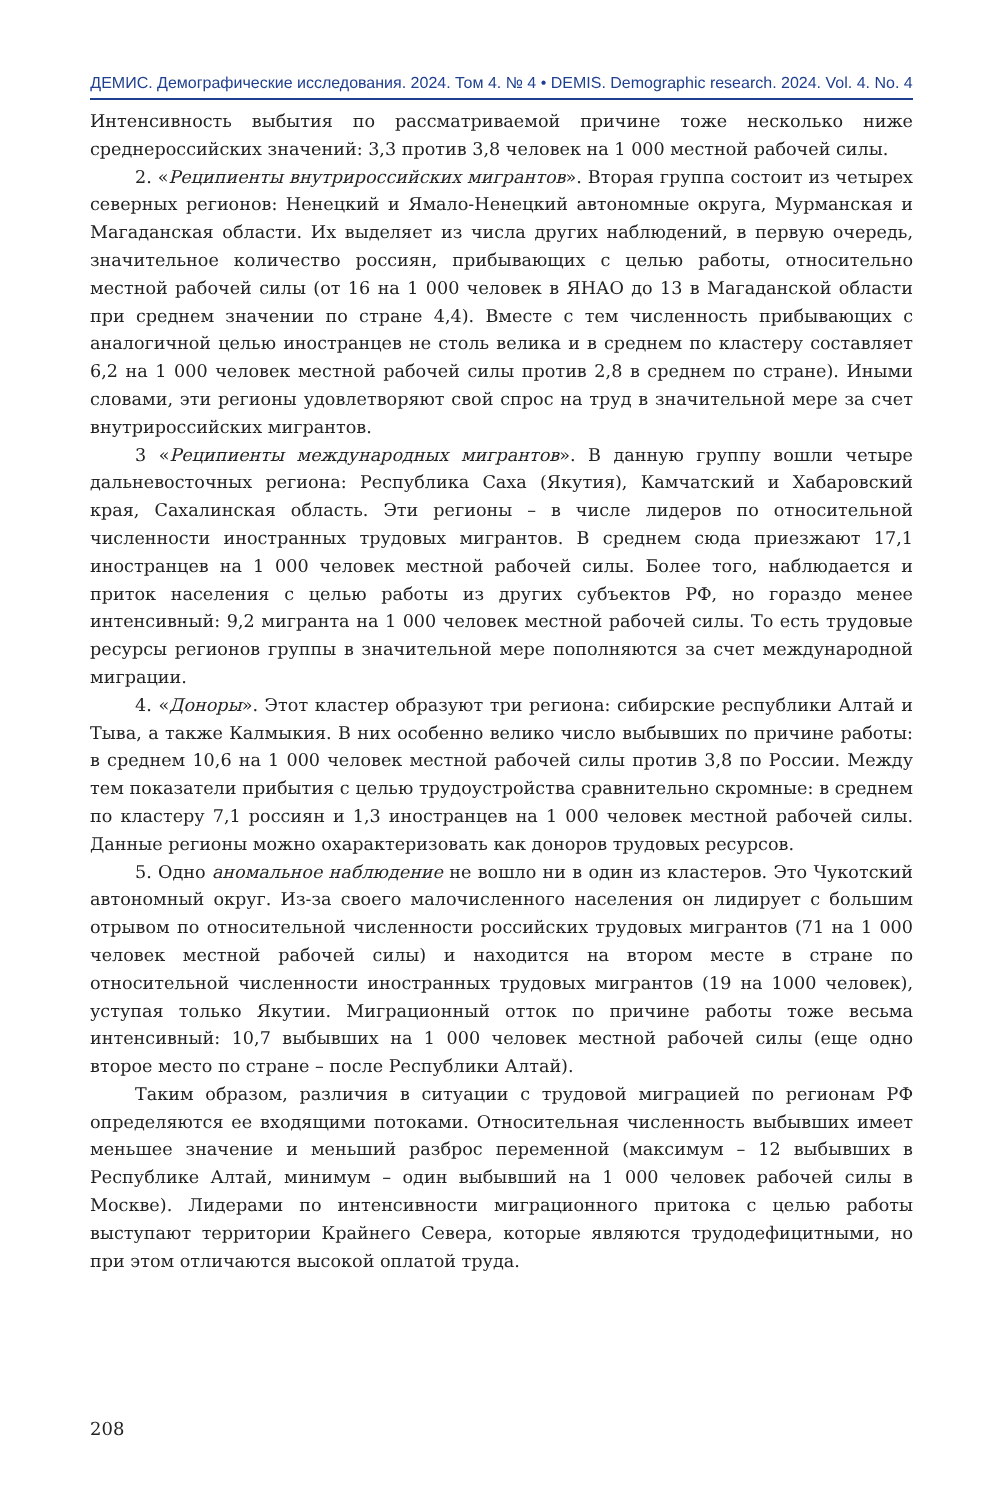ДЕМИС. Демографические исследования. 2024. Том 4. № 4 • DEMIS. Demographic research. 2024. Vol. 4. No. 4
Интенсивность выбытия по рассматриваемой причине тоже несколько ниже среднероссийских значений: 3,3 против 3,8 человек на 1 000 местной рабочей силы.
2. «Реципиенты внутрироссийских мигрантов». Вторая группа состоит из четырех северных регионов: Ненецкий и Ямало-Ненецкий автономные округа, Мурманская и Магаданская области. Их выделяет из числа других наблюдений, в первую очередь, значительное количество россиян, прибывающих с целью работы, относительно местной рабочей силы (от 16 на 1 000 человек в ЯНАО до 13 в Магаданской области при среднем значении по стране 4,4). Вместе с тем численность прибывающих с аналогичной целью иностранцев не столь велика и в среднем по кластеру составляет 6,2 на 1 000 человек местной рабочей силы против 2,8 в среднем по стране). Иными словами, эти регионы удовлетворяют свой спрос на труд в значительной мере за счет внутрироссийских мигрантов.
3 «Реципиенты международных мигрантов». В данную группу вошли четыре дальневосточных региона: Республика Саха (Якутия), Камчатский и Хабаровский края, Сахалинская область. Эти регионы – в числе лидеров по относительной численности иностранных трудовых мигрантов. В среднем сюда приезжают 17,1 иностранцев на 1 000 человек местной рабочей силы. Более того, наблюдается и приток населения с целью работы из других субъектов РФ, но гораздо менее интенсивный: 9,2 мигранта на 1 000 человек местной рабочей силы. То есть трудовые ресурсы регионов группы в значительной мере пополняются за счет международной миграции.
4. «Доноры». Этот кластер образуют три региона: сибирские республики Алтай и Тыва, а также Калмыкия. В них особенно велико число выбывших по причине работы: в среднем 10,6 на 1 000 человек местной рабочей силы против 3,8 по России. Между тем показатели прибытия с целью трудоустройства сравнительно скромные: в среднем по кластеру 7,1 россиян и 1,3 иностранцев на 1 000 человек местной рабочей силы. Данные регионы можно охарактеризовать как доноров трудовых ресурсов.
5. Одно аномальное наблюдение не вошло ни в один из кластеров. Это Чукотский автономный округ. Из-за своего малочисленного населения он лидирует с большим отрывом по относительной численности российских трудовых мигрантов (71 на 1 000 человек местной рабочей силы) и находится на втором месте в стране по относительной численности иностранных трудовых мигрантов (19 на 1000 человек), уступая только Якутии. Миграционный отток по причине работы тоже весьма интенсивный: 10,7 выбывших на 1 000 человек местной рабочей силы (еще одно второе место по стране – после Республики Алтай).
Таким образом, различия в ситуации с трудовой миграцией по регионам РФ определяются ее входящими потоками. Относительная численность выбывших имеет меньшее значение и меньший разброс переменной (максимум – 12 выбывших в Республике Алтай, минимум – один выбывший на 1 000 человек рабочей силы в Москве). Лидерами по интенсивности миграционного притока с целью работы выступают территории Крайнего Севера, которые являются трудодефицитными, но при этом отличаются высокой оплатой труда.
208